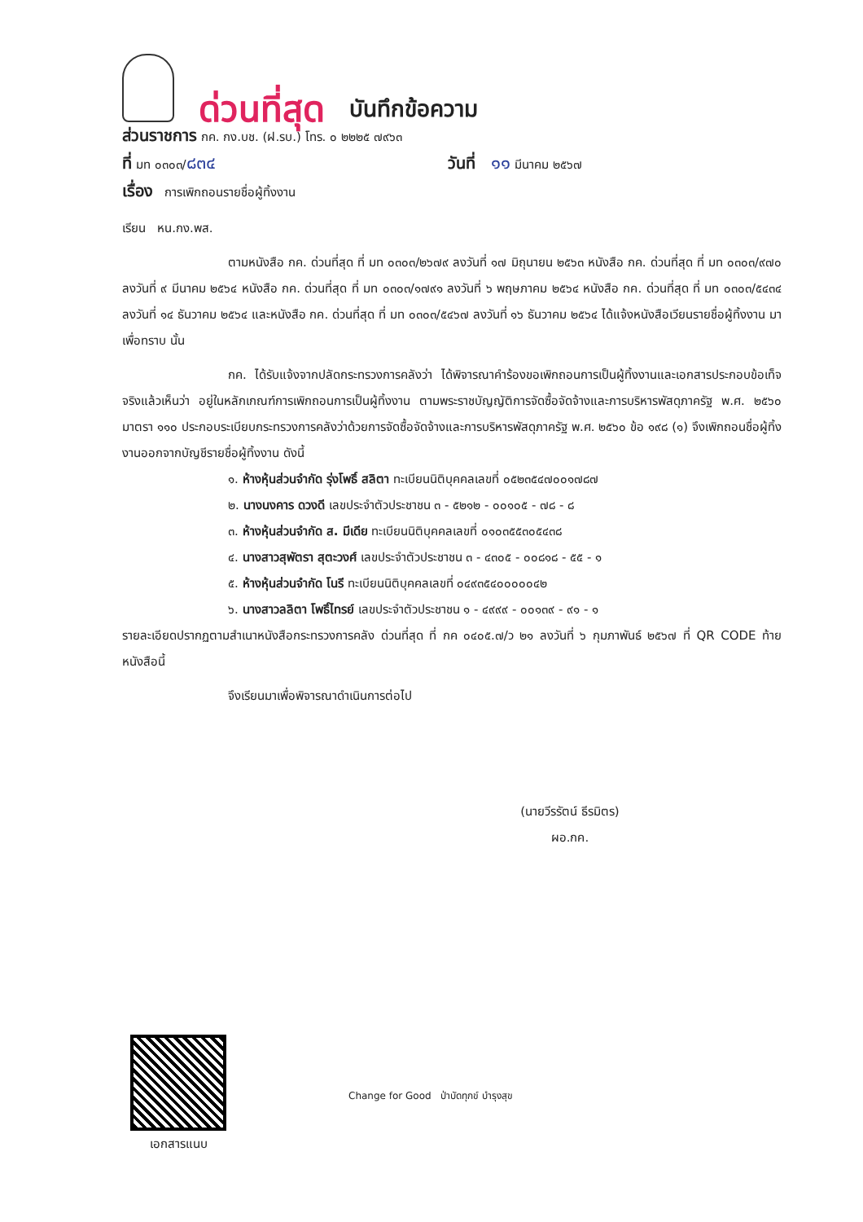ด่วนที่สุด บันทึกข้อความ
ส่วนราชการ กค. กง.บช. (ฝ.รบ.) โทร. ๐ ๒๒๒๕ ๗๙๖๓
ที่ มท ๐๓๐๓/๘๓๔ วันที่ ๑๑ มีนาคม ๒๕๖๗
เรื่อง การเพิกถอนรายชื่อผู้ทิ้งงาน
เรียน หน.กง.พส.
ตามหนังสือ กค. ด่วนที่สุด ที่ มท ๐๓๐๓/๒๖๗๙ ลงวันที่ ๑๗ มิถุนายน ๒๕๖๓ หนังสือ กค. ด่วนที่สุด ที่ มท ๐๓๐๓/๙๗๐ ลงวันที่ ๙ มีนาคม ๒๕๖๔ หนังสือ กค. ด่วนที่สุด ที่ มท ๐๓๐๓/๑๗๙๑ ลงวันที่ ๖ พฤษภาคม ๒๕๖๔ หนังสือ กค. ด่วนที่สุด ที่ มท ๐๓๐๓/๕๔๓๔ ลงวันที่ ๑๔ ธันวาคม ๒๕๖๔ และหนังสือ กค. ด่วนที่สุด ที่ มท ๐๓๐๓/๕๔๖๗ ลงวันที่ ๑๖ ธันวาคม ๒๕๖๔ ได้แจ้งหนังสือเวียนรายชื่อผู้ทิ้งงาน มาเพื่อทราบ นั้น
กค. ได้รับแจ้งจากปลัดกระทรวงการคลังว่า ได้พิจารณาคำร้องขอเพิกถอนการเป็นผู้ทิ้งงานและเอกสารประกอบข้อเท็จจริงแล้วเห็นว่า อยู่ในหลักเกณฑ์การเพิกถอนการเป็นผู้ทิ้งงาน ตามพระราชบัญญัติการจัดซื้อจัดจ้างและการบริหารพัสดุภาครัฐ พ.ศ. ๒๕๖๐ มาตรา ๑๑๐ ประกอบระเบียบกระทรวงการคลังว่าด้วยการจัดซื้อจัดจ้างและการบริหารพัสดุภาครัฐ พ.ศ. ๒๕๖๐ ข้อ ๑๙๘ (๑) จึงเพิกถอนชื่อผู้ทิ้งงานออกจากบัญชีรายชื่อผู้ทิ้งงาน ดังนี้
๑. ห้างหุ้นส่วนจำกัด รุ่งโพธิ์ สลิตา ทะเบียนนิติบุคคลเลขที่ ๐๕๒๓๕๔๗๐๐๑๗๘๗
๒. นางนงคาร ดวงดี เลขประจำตัวประชาชน ๓ - ๕๒๑๒ - ๐๐๑๐๕ - ๗๘ - ๘
๓. ห้างหุ้นส่วนจำกัด ส. มีเดีย ทะเบียนนิติบุคคลเลขที่ ๐๑๐๓๕๕๓๐๕๔๓๘
๔. นางสาวสุพัตรา สุตะวงศ์ เลขประจำตัวประชาชน ๓ - ๔๓๐๕ - ๐๐๘๑๘ - ๕๕ - ๑
๕. ห้างหุ้นส่วนจำกัด โนรี ทะเบียนนิติบุคคลเลขที่ ๐๔๙๓๕๔๐๐๐๐๐๔๒
๖. นางสาวลลิตา โพธิ์ไทรย์ เลขประจำตัวประชาชน ๑ - ๔๙๙๙ - ๐๐๑๓๙ - ๙๑ - ๑
รายละเอียดปรากฏตามสำเนาหนังสือกระทรวงการคลัง ด่วนที่สุด ที่ กค ๐๔๐๕.๗/ว ๒๑ ลงวันที่ ๖ กุมภาพันธ์ ๒๕๖๗ ที่ QR CODE ท้ายหนังสือนี้
จึงเรียนมาเพื่อพิจารณาดำเนินการต่อไป
(นายวีรรัตน์ ธีรมิตร)
ผอ.กค.
เอกสารแนบ
Change for Good ป่าบัดทุกข์ บำรุงสุข